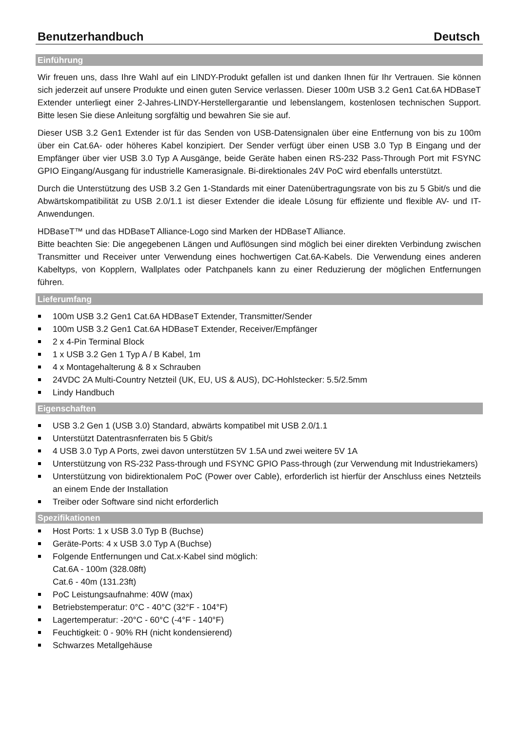Benutzerhandbuch Deutsch
Einführung
Wir freuen uns, dass Ihre Wahl auf ein LINDY-Produkt gefallen ist und danken Ihnen für Ihr Vertrauen. Sie können sich jederzeit auf unsere Produkte und einen guten Service verlassen. Dieser 100m USB 3.2 Gen1 Cat.6A HDBaseT Extender unterliegt einer 2-Jahres-LINDY-Herstellergarantie und lebenslangem, kostenlosen technischen Support. Bitte lesen Sie diese Anleitung sorgfältig und bewahren Sie sie auf.
Dieser USB 3.2 Gen1 Extender ist für das Senden von USB-Datensignalen über eine Entfernung von bis zu 100m über ein Cat.6A- oder höheres Kabel konzipiert. Der Sender verfügt über einen USB 3.0 Typ B Eingang und der Empfänger über vier USB 3.0 Typ A Ausgänge, beide Geräte haben einen RS-232 Pass-Through Port mit FSYNC GPIO Eingang/Ausgang für industrielle Kamerasignale. Bi-direktionales 24V PoC wird ebenfalls unterstützt.
Durch die Unterstützung des USB 3.2 Gen 1-Standards mit einer Datenübertragungsrate von bis zu 5 Gbit/s und die Abwärtskompatibilität zu USB 2.0/1.1 ist dieser Extender die ideale Lösung für effiziente und flexible AV- und IT-Anwendungen.
HDBaseT™ und das HDBaseT Alliance-Logo sind Marken der HDBaseT Alliance.
Bitte beachten Sie: Die angegebenen Längen und Auflösungen sind möglich bei einer direkten Verbindung zwischen Transmitter und Receiver unter Verwendung eines hochwertigen Cat.6A-Kabels. Die Verwendung eines anderen Kabeltyps, von Kopplern, Wallplates oder Patchpanels kann zu einer Reduzierung der möglichen Entfernungen führen.
Lieferumfang
100m USB 3.2 Gen1 Cat.6A HDBaseT Extender, Transmitter/Sender
100m USB 3.2 Gen1 Cat.6A HDBaseT Extender, Receiver/Empfänger
2 x 4-Pin Terminal Block
1 x USB 3.2 Gen 1 Typ A / B Kabel, 1m
4 x Montagehalterung & 8 x Schrauben
24VDC 2A Multi-Country Netzteil (UK, EU, US & AUS), DC-Hohlstecker: 5.5/2.5mm
Lindy Handbuch
Eigenschaften
USB 3.2 Gen 1 (USB 3.0) Standard, abwärts kompatibel mit USB 2.0/1.1
Unterstützt Datentrasnferraten bis 5 Gbit/s
4 USB 3.0 Typ A Ports, zwei davon unterstützen 5V 1.5A und zwei weitere 5V 1A
Unterstützung von RS-232 Pass-through und FSYNC GPIO Pass-through (zur Verwendung mit Industriekamers)
Unterstützung von bidirektionalem PoC (Power over Cable), erforderlich ist hierfür der Anschluss eines Netzteils an einem Ende der Installation
Treiber oder Software sind nicht erforderlich
Spezifikationen
Host Ports: 1 x USB 3.0 Typ B (Buchse)
Geräte-Ports: 4 x USB 3.0 Typ A (Buchse)
Folgende Entfernungen und Cat.x-Kabel sind möglich:
Cat.6A - 100m (328.08ft)
Cat.6 - 40m (131.23ft)
PoC Leistungsaufnahme: 40W (max)
Betriebstemperatur: 0°C - 40°C (32°F - 104°F)
Lagertemperatur: -20°C - 60°C (-4°F - 140°F)
Feuchtigkeit: 0 - 90% RH (nicht kondensierend)
Schwarzes Metallgehäuse